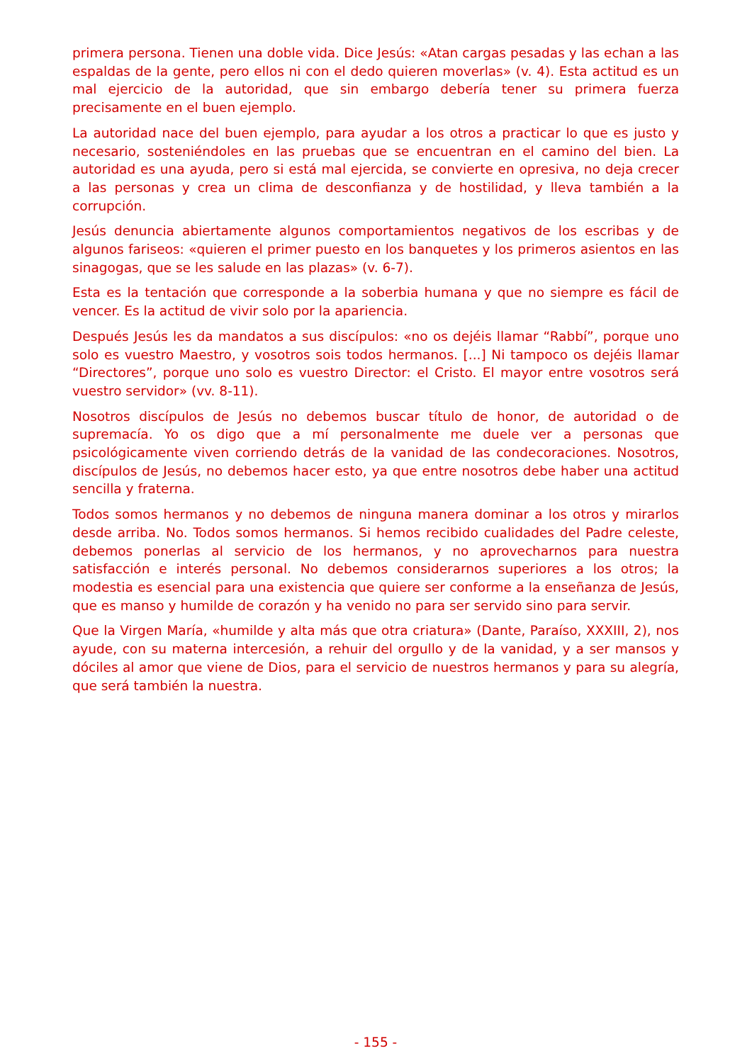primera persona. Tienen una doble vida. Dice Jesús: «Atan cargas pesadas y las echan a las espaldas de la gente, pero ellos ni con el dedo quieren moverlas» (v. 4). Esta actitud es un mal ejercicio de la autoridad, que sin embargo debería tener su primera fuerza precisamente en el buen ejemplo.
La autoridad nace del buen ejemplo, para ayudar a los otros a practicar lo que es justo y necesario, sosteniéndoles en las pruebas que se encuentran en el camino del bien. La autoridad es una ayuda, pero si está mal ejercida, se convierte en opresiva, no deja crecer a las personas y crea un clima de desconfianza y de hostilidad, y lleva también a la corrupción.
Jesús denuncia abiertamente algunos comportamientos negativos de los escribas y de algunos fariseos: «quieren el primer puesto en los banquetes y los primeros asientos en las sinagogas, que se les salude en las plazas» (v. 6-7).
Esta es la tentación que corresponde a la soberbia humana y que no siempre es fácil de vencer. Es la actitud de vivir solo por la apariencia.
Después Jesús les da mandatos a sus discípulos: «no os dejéis llamar “Rabbí”, porque uno solo es vuestro Maestro, y vosotros sois todos hermanos. [...] Ni tampoco os dejéis llamar “Directores”, porque uno solo es vuestro Director: el Cristo. El mayor entre vosotros será vuestro servidor» (vv. 8-11).
Nosotros discípulos de Jesús no debemos buscar título de honor, de autoridad o de supremacía. Yo os digo que a mí personalmente me duele ver a personas que psicológicamente viven corriendo detrás de la vanidad de las condecoraciones. Nosotros, discípulos de Jesús, no debemos hacer esto, ya que entre nosotros debe haber una actitud sencilla y fraterna.
Todos somos hermanos y no debemos de ninguna manera dominar a los otros y mirarlos desde arriba. No. Todos somos hermanos. Si hemos recibido cualidades del Padre celeste, debemos ponerlas al servicio de los hermanos, y no aprovecharnos para nuestra satisfacción e interés personal. No debemos considerarnos superiores a los otros; la modestia es esencial para una existencia que quiere ser conforme a la enseñanza de Jesús, que es manso y humilde de corazón y ha venido no para ser servido sino para servir.
Que la Virgen María, «humilde y alta más que otra criatura» (Dante, Paraíso, XXXIII, 2), nos ayude, con su materna intercesión, a rehuir del orgullo y de la vanidad, y a ser mansos y dóciles al amor que viene de Dios, para el servicio de nuestros hermanos y para su alegría, que será también la nuestra.
- 155 -